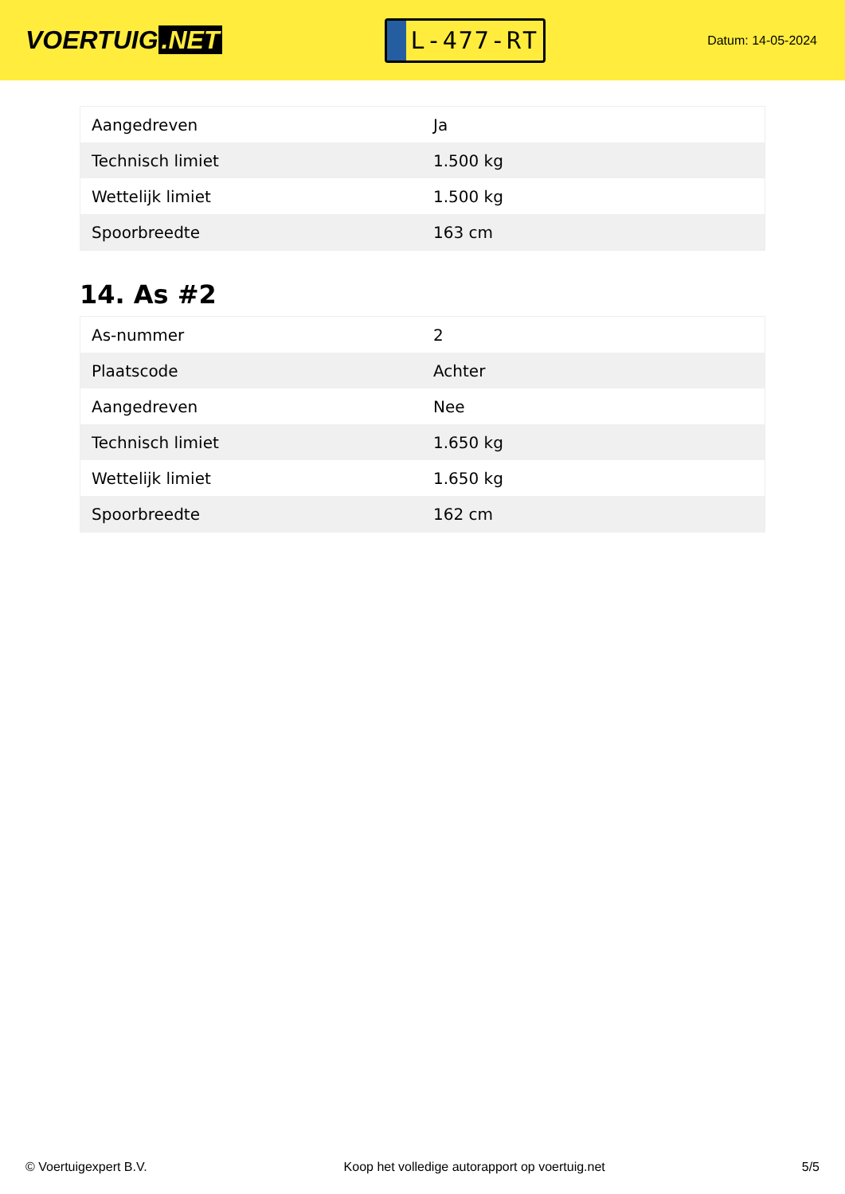VOERTUIG.NET
L-477-RT
Datum: 14-05-2024
| Aangedreven | Ja |
| Technisch limiet | 1.500 kg |
| Wettelijk limiet | 1.500 kg |
| Spoorbreedte | 163 cm |
14. As #2
| As-nummer | 2 |
| Plaatscode | Achter |
| Aangedreven | Nee |
| Technisch limiet | 1.650 kg |
| Wettelijk limiet | 1.650 kg |
| Spoorbreedte | 162 cm |
© Voertuigexpert B.V. Koop het volledige autorapport op voertuig.net 5/5